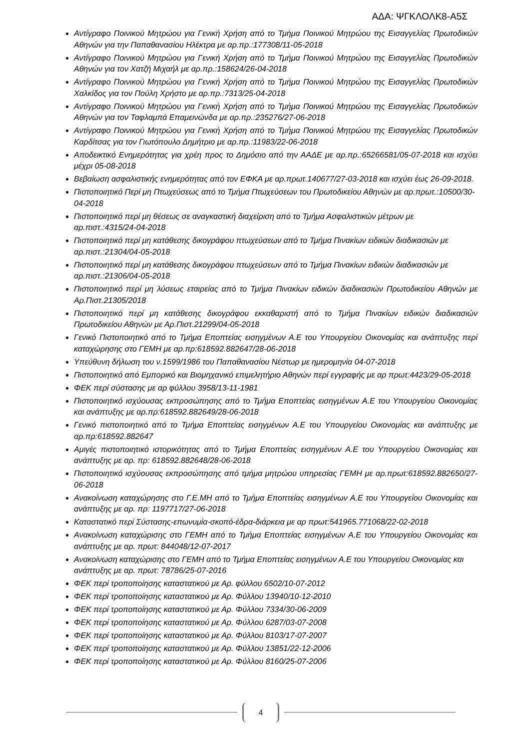ΑΔΑ: ΨΓΚΛΟΛΚ8-Α5Σ
Αντίγραφο Ποινικού Μητρώου για Γενική Χρήση από το Τμήμα Ποινικού Μητρώου της Εισαγγελίας Πρωτοδικών Αθηνών για την Παπαθανασίου Ηλέκτρα με αρ.πρ.:177308/11-05-2018
Αντίγραφο Ποινικού Μητρώου για Γενική Χρήση από το Τμήμα Ποινικού Μητρώου της Εισαγγελίας Πρωτοδικών Αθηνών για τον Χατζή Μιχαήλ με αρ.πρ.:158624/26-04-2018
Αντίγραφο Ποινικού Μητρώου για Γενική Χρήση από το Τμήμα Ποινικού Μητρώου της Εισαγγελίας Πρωτοδικών Χαλκίδος για τον Πούλη Χρήστο με αρ.πρ.:7313/25-04-2018
Αντίγραφο Ποινικού Μητρώου για Γενική Χρήση από το Τμήμα Ποινικού Μητρώου της Εισαγγελίας Πρωτοδικών Αθηνών για τον Ταφλαμπά Επαμεινώνδα με αρ.πρ.:235276/27-06-2018
Αντίγραφο Ποινικού Μητρώου για Γενική Χρήση από το Τμήμα Ποινικού Μητρώου της Εισαγγελίας Πρωτοδικών Καρδίτσας για τον Γιωτόπουλο Δημήτριο με αρ.πρ.:11983/22-06-2018
Αποδεικτικό Ενημερότητας για χρέη προς το Δημόσιο από την ΑΑΔΕ με αρ.πρ.:65266581/05-07-2018 και ισχύει μέχρι 05-08-2018
Βεβαίωση ασφαλιστικής ενημερότητας από τον ΕΦΚΑ με αρ.πρωτ.140677/27-03-2018 και ισχύει έως 26-09-2018.
Πιστοποιητικό Περί μη Πτωχεύσεως από το Τμήμα Πτωχεύσεων του Πρωτοδικείου Αθηνών με αρ.πρωτ.:10500/30-04-2018
Πιστοποιητικό περί μη θέσεως σε αναγκαστική διαχείριση από το Τμήμα Ασφαλιστικών μέτρων με αρ.πιστ.:4315/24-04-2018
Πιστοποιητικό περί μη κατάθεσης δικογράφου πτωχεύσεων από το Τμήμα Πινακίων ειδικών διαδικασιών με αρ.πιστ.:21304/04-05-2018
Πιστοποιητικό περί μη κατάθεσης δικογράφου πτωχεύσεων από το Τμήμα Πινακίων ειδικών διαδικασιών με αρ.πιστ.:21306/04-05-2018
Πιστοποιητικό περί μη λύσεως εταιρείας από το Τμήμα Πινακίων ειδικών διαδικασιών Πρωτοδικείου Αθηνών με Αρ.Πιστ.21305/2018
Πιστοποιητικό περί μη κατάθεσης δικογράφου εκκαθαριστή από το Τμήμα Πινακίων ειδικών διαδικασιών Πρωτοδικείου Αθηνών με Αρ.Πιστ.21299/04-05-2018
Γενικό Πιστοποιητικό από το Τμήμα Εποπτείας εισηγμένων Α.Ε του Υπουργείου Οικονομίας και ανάπτυξης περί καταχώρησης στο ΓΕΜΗ με αρ.πρ:618592.882647/28-06-2018
Υπεύθυνη δήλωση του ν.1599/1986 του Παπαθανασίου Νέστωρ με ημερομηνία 04-07-2018
Πιστοποιητικό από Εμπορικό και Βιομηχανικό επιμελητήριο Αθηνών περί εγγραφής με αρ πρωτ:4423/29-05-2018
ΦΕΚ περί σύστασης με αρ φύλλου 3958/13-11-1981
Πιστοποιητικό ισχύουσας εκπροσώπησης από το Τμήμα Εποπτείας εισηγμένων Α.Ε του Υπουργείου Οικονομίας και ανάπτυξης με αρ.πρ:618592.882649/28-06-2018
Γενικό πιστοποιητικό από το Τμήμα Εποπτείας εισηγμένων Α.Ε του Υπουργείου Οικονομίας και ανάπτυξης με αρ.πρ:618592.882647
Αμιγές πιστοποιητικό ιστορικότητας από το Τμήμα Εποπτείας εισηγμένων Α.Ε του Υπουργείου Οικονομίας και ανάπτυξης με αρ. πρ: 618592.882648/28-06-2018
Πιστοποιητικό ισχύουσας εκπροσώπησης από τμήμα μητρώου υπηρεσίας ΓΕΜΗ με αρ.πρωτ:618592.882650/27-06-2018
Ανακοίνωση καταχώρησης στο Γ.Ε.ΜΗ από το Τμήμα Εποπτείας εισηγμένων Α.Ε του Υπουργείου Οικονομίας και ανάπτυξης με αρ. πρ: 1197717/27-06-2018
Καταστατικό περί Σύστασης-επωνυμία-σκοπό-έδρα-διάρκεια με αρ πρωτ:541965.771068/22-02-2018
Ανακοίνωση καταχώρισης στο ΓΕΜΗ από το Τμήμα Εποπτείας εισηγμένων Α.Ε του Υπουργείου Οικονομίας και ανάπτυξης με αρ. πρωτ: 844048/12-07-2017
Ανακοίνωση καταχώρισης στο ΓΕΜΗ από το Τμήμα Εποπτείας εισηγμένων Α.Ε του Υπουργείου Οικονομίας και ανάπτυξης με αρ. πρωτ: 78786/25-07-2016
ΦΕΚ περί τροποποίησης καταστατικού με Αρ. φύλλου 6502/10-07-2012
ΦΕΚ περί τροποποίησης καταστατικού με Αρ. Φύλλου 13940/10-12-2010
ΦΕΚ περί τροποποίησης καταστατικού με Αρ. Φύλλου 7334/30-06-2009
ΦΕΚ περί τροποποίησης καταστατικού με Αρ. Φύλλου 6287/03-07-2008
ΦΕΚ περί τροποποίησης καταστατικού με Αρ. Φύλλου 8103/17-07-2007
ΦΕΚ περί τροποποίησης καταστατικού με Αρ. Φύλλου 13851/22-12-2006
ΦΕΚ περί τροποποίησης καταστατικού με Αρ. Φύλλου 8160/25-07-2006
4